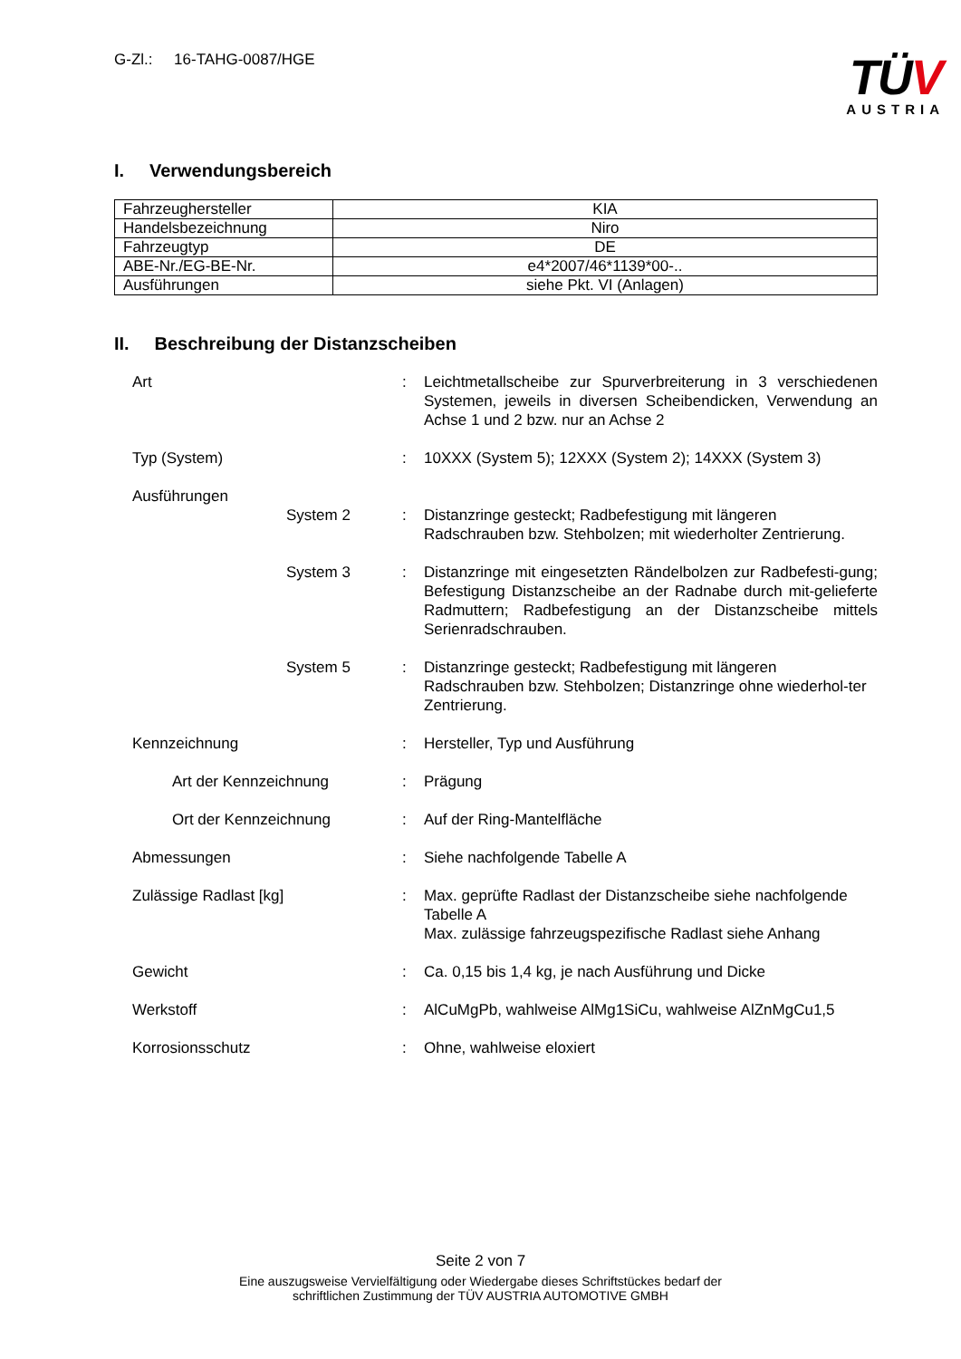G-Zl.: 16-TAHG-0087/HGE
TÜV
AUSTRIA
I. Verwendungsbereich
| Fahrzeughersteller | KIA |
| Handelsbezeichnung | Niro |
| Fahrzeugtyp | DE |
| ABE-Nr./EG-BE-Nr. | e4*2007/46*1139*00-.. |
| Ausführungen | siehe Pkt. VI (Anlagen) |
II. Beschreibung der Distanzscheiben
| Art | | : | Leichtmetallscheibe zur Spurverbreiterung in 3 verschiedenen Systemen, jeweils in diversen Scheibendicken, Verwendung an Achse 1 und 2 bzw. nur an Achse 2 |
| Typ (System) | | : | 10XXX (System 5); 12XXX (System 2); 14XXX (System 3) |
| Ausführungen | | | |
| | System 2 | : | Distanzringe gesteckt; Radbefestigung mit längeren Radschrauben bzw. Stehbolzen; mit wiederholter Zentrierung. |
| | System 3 | : | Distanzringe mit eingesetzten Rändelbolzen zur Radbefesti-gung; Befestigung Distanzscheibe an der Radnabe durch mit-gelieferte Radmuttern; Radbefestigung an der Distanzscheibe mittels Serienradschrauben. |
| | System 5 | : | Distanzringe gesteckt; Radbefestigung mit längeren Radschrauben bzw. Stehbolzen; Distanzringe ohne wiederhol-ter Zentrierung. |
| Kennzeichnung | | : | Hersteller, Typ und Ausführung |
| Art der Kennzeichnung | | : | Prägung |
| Ort der Kennzeichnung | | : | Auf der Ring-Mantelfläche |
| Abmessungen | | : | Siehe nachfolgende Tabelle A |
| Zulässige Radlast [kg] | | : | Max. geprüfte Radlast der Distanzscheibe siehe nachfolgende Tabelle A Max. zulässige fahrzeugspezifische Radlast siehe Anhang |
| Gewicht | | : | Ca. 0,15 bis 1,4 kg, je nach Ausführung und Dicke |
| Werkstoff | | : | AlCuMgPb, wahlweise AlMg1SiCu, wahlweise AlZnMgCu1,5 |
| Korrosionsschutz | | : | Ohne, wahlweise eloxiert |
Seite 2 von 7
Eine auszugsweise Vervielfältigung oder Wiedergabe dieses Schriftstückes bedarf der
schriftlichen Zustimmung der TÜV AUSTRIA AUTOMOTIVE GMBH